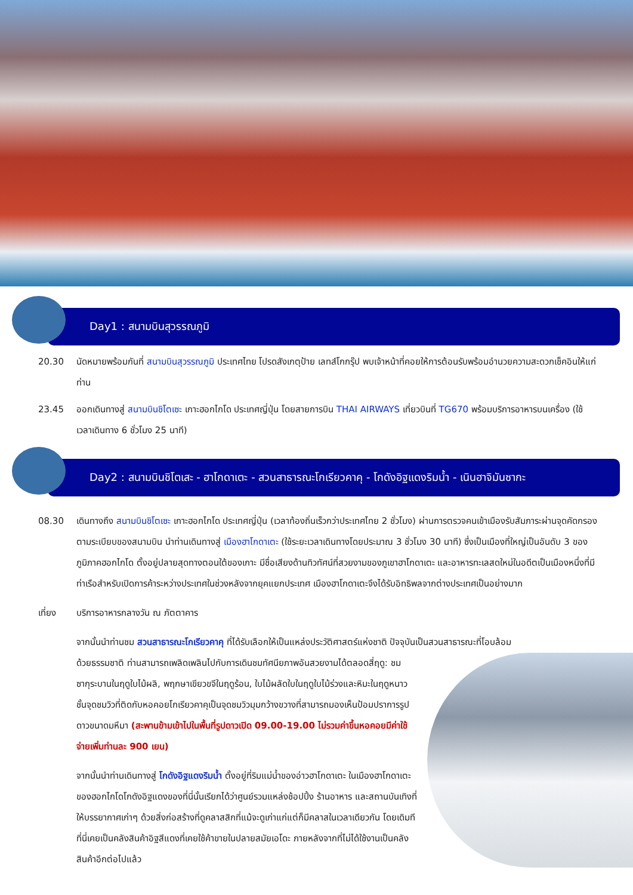Day1 : สนามบินสุวรรณภูมิ
20.30 นัดหมายพร้อมกันที่ สนามบินสุวรรณภูมิ ประเทศไทย โปรดสังเกตุป้าย เลทส์โกกรุ๊ป พบเจ้าหน้าที่คอยให้การต้อนรับพร้อมอำนวยความสะดวกเช็คอินให้แก่ท่าน
23.45 ออกเดินทางสู่ สนามบินชิโตเซะ เกาะฮอกไกโด ประเทศญี่ปุ่น โดยสายการบิน THAI AIRWAYS เที่ยวบินที่ TG670 พร้อมบริการอาหารบนเครื่อง (ใช้เวลาเดินทาง 6 ชั่วโมง 25 นาที)
Day2 : สนามบินชิโตเสะ - ฮาโกดาเตะ - สวนสาธารณะโกเรียวคาคุ - โกดังอิฐแดงริมน้ำ - เนินฮาจิมันซากะ
08.30 เดินทางถึง สนามบินชิโตเซะ เกาะฮอกไกโด ประเทศญี่ปุ่น (เวลาท้องถิ่นเร็วกว่าประเทศไทย 2 ชั่วโมง) ผ่านการตรวจคนเข้าเมืองรับสัมภาระผ่านจุดคัดกรองตามระเบียบของสนามบิน นำท่านเดินทางสู่ เมืองฮาโกดาเตะ (ใช้ระยะเวลาเดินทางโดยประมาณ 3 ชั่วโมง 30 นาที) ซึ่งเป็นเมืองที่ใหญ่เป็นอันดับ 3 ของภูมิภาคฮอกไกโด ตั้งอยู่ปลายสุดทางตอนใต้ของเกาะ มีชื่อเสียงด้านทิวทัศน์ที่สวยงามของภูเขาฮาโกดาเตะ และอาหารทะเลสดใหม่ในอดีตเป็นเมืองหนึ่งที่มีท่าเรือสำหรับเปิดการค้าระหว่างประเทศในช่วงหลังจากยุคแยกประเทศ เมืองฮาโกดาเตะจึงได้รับอิทธิพลจากต่างประเทศเป็นอย่างมาก
เที่ยง บริการอาหารกลางวัน ณ ภัตตาคาร
จากนั้นนำท่านชม สวนสาธารณะโกเรียวคาคุ ที่ได้รับเลือกให้เป็นแหล่งประวัติศาสตร์แห่งชาติ ปัจจุบันเป็นสวนสาธารณะที่โอบล้อม
ด้วยธรรมชาติ ท่านสามารถเพลิดเพลินไปกับการเดินชมทัศนียภาพอันสวยงามได้ตลอดสี่ฤดู: ชมซากุระบานในฤดูใบไม้ผลิ, พฤกษาเขียวขจีในฤดูร้อน, ใบไม้ผลัดใบในฤดูใบไม้ร่วงและหิมะในฤดูหนาว ชั้นจุดชมวิวที่ติดกับหอคอยโกเรียวคาคุเป็นจุดชมวิวมุมกว้างขวางที่สามารถมองเห็นป้อมปราการรูปดาวขนาดมหึมา (สะพานข้ามเข้าไปในพื้นที่รูปดาวเปิด 09.00-19.00 ไม่รวมค่าขึ้นหอคอยมีค่าใช้จ่ายเพิ่มท่านละ 900 เยน)
จากนั้นนำท่านเดินทางสู่ โกดังอิฐแดงริมน้ำ ตั้งอยู่ที่ริมแม่น้ำของอ่าวฮาโกดาเตะ ในเมืองฮาโกดาเตะของฮอกไกโดโกดังอิฐแดงของที่นี่นั้นเรียกได้ว่าศูนย์รวมแหล่งช้อปปิ้ง ร้านอาหาร และสถานบันเทิงที่ให้บรรยากาศเก่าๆ ด้วยสิ่งก่อสร้างที่ดูคลาสสิกที่แม้จะดูเก่าแก่แต่ก็มีคลาสในเวลาเดียวกัน โดยเดิมทีที่นี่เคยเป็นคลังสินค้าอิฐสีแดงที่เคยใช้ค้าขายในปลายสมัยเอโดะ ภายหลังจากที่ไม่ได้ใช้งานเป็นคลังสินค้าอีกต่อไปแล้ว